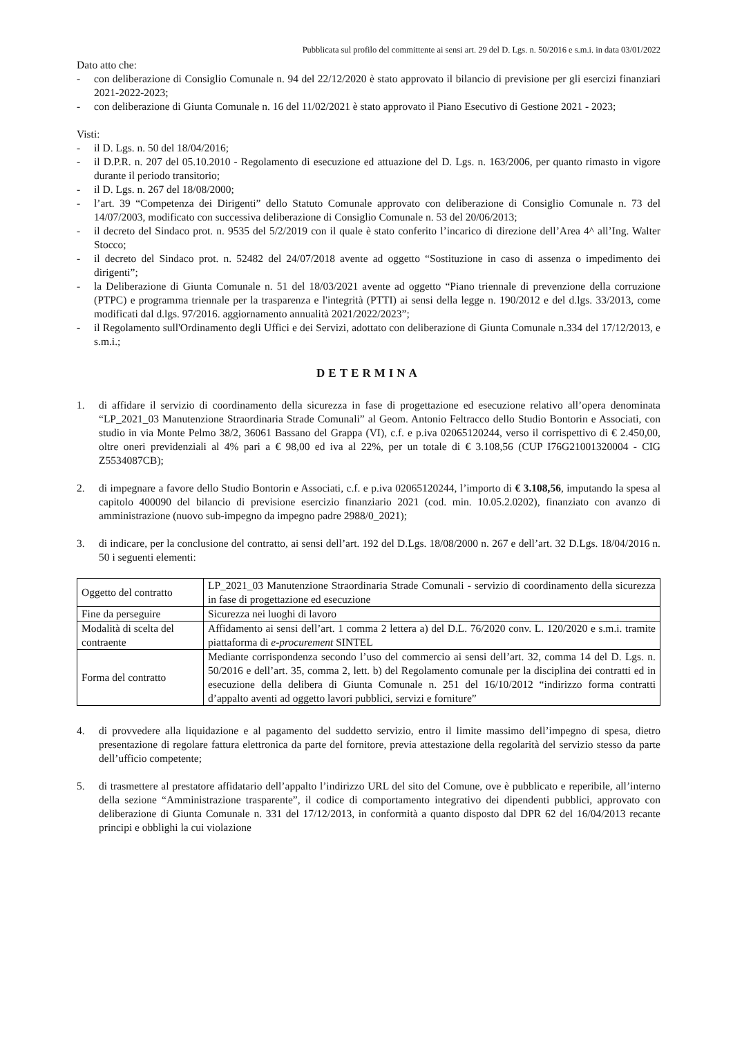Pubblicata sul profilo del committente ai sensi art. 29 del D. Lgs. n. 50/2016 e s.m.i. in data 03/01/2022
Dato atto che:
- con deliberazione di Consiglio Comunale n. 94 del 22/12/2020 è stato approvato il bilancio di previsione per gli esercizi finanziari 2021-2022-2023;
- con deliberazione di Giunta Comunale n. 16 del 11/02/2021 è stato approvato il Piano Esecutivo di Gestione 2021 - 2023;
Visti:
- il D. Lgs. n. 50 del 18/04/2016;
- il D.P.R. n. 207 del 05.10.2010 - Regolamento di esecuzione ed attuazione del D. Lgs. n. 163/2006, per quanto rimasto in vigore durante il periodo transitorio;
- il D. Lgs. n. 267 del 18/08/2000;
- l’art. 39 “Competenza dei Dirigenti” dello Statuto Comunale approvato con deliberazione di Consiglio Comunale n. 73 del 14/07/2003, modificato con successiva deliberazione di Consiglio Comunale n. 53 del 20/06/2013;
- il decreto del Sindaco prot. n. 9535 del 5/2/2019 con il quale è stato conferito l’incarico di direzione dell’Area 4^ all’Ing. Walter Stocco;
- il decreto del Sindaco prot. n. 52482 del 24/07/2018 avente ad oggetto “Sostituzione in caso di assenza o impedimento dei dirigenti”;
- la Deliberazione di Giunta Comunale n. 51 del 18/03/2021 avente ad oggetto “Piano triennale di prevenzione della corruzione (PTPC) e programma triennale per la trasparenza e l'integrità (PTTI) ai sensi della legge n. 190/2012 e del d.lgs. 33/2013, come modificati dal d.lgs. 97/2016. aggiornamento annualità 2021/2022/2023”;
- il Regolamento sull'Ordinamento degli Uffici e dei Servizi, adottato con deliberazione di Giunta Comunale n.334 del 17/12/2013, e s.m.i.;
DETERMINA
1. di affidare il servizio di coordinamento della sicurezza in fase di progettazione ed esecuzione relativo all’opera denominata “LP_2021_03 Manutenzione Straordinaria Strade Comunali” al Geom. Antonio Feltracco dello Studio Bontorin e Associati, con studio in via Monte Pelmo 38/2, 36061 Bassano del Grappa (VI), c.f. e p.iva 02065120244, verso il corrispettivo di € 2.450,00, oltre oneri previdenziali al 4% pari a € 98,00 ed iva al 22%, per un totale di € 3.108,56 (CUP I76G21001320004 - CIG Z5534087CB);
2. di impegnare a favore dello Studio Bontorin e Associati, c.f. e p.iva 02065120244, l’importo di € 3.108,56, imputando la spesa al capitolo 400090 del bilancio di previsione esercizio finanziario 2021 (cod. min. 10.05.2.0202), finanziato con avanzo di amministrazione (nuovo sub-impegno da impegno padre 2988/0_2021);
3. di indicare, per la conclusione del contratto, ai sensi dell’art. 192 del D.Lgs. 18/08/2000 n. 267 e dell’art. 32 D.Lgs. 18/04/2016 n. 50 i seguenti elementi:
| Oggetto del contratto | LP_2021_03 Manutenzione Straordinaria Strade Comunali - servizio di coordinamento della sicurezza in fase di progettazione ed esecuzione |
| Fine da perseguire | Sicurezza nei luoghi di lavoro |
| Modalità di scelta del contraente | Affidamento ai sensi dell’art. 1 comma 2 lettera a) del D.L. 76/2020 conv. L. 120/2020 e s.m.i. tramite piattaforma di e-procurement SINTEL |
| Forma del contratto | Mediante corrispondenza secondo l’uso del commercio ai sensi dell’art. 32, comma 14 del D. Lgs. n. 50/2016 e dell’art. 35, comma 2, lett. b) del Regolamento comunale per la disciplina dei contratti ed in esecuzione della delibera di Giunta Comunale n. 251 del 16/10/2012 “indirizzo forma contratti d’appalto aventi ad oggetto lavori pubblici, servizi e forniture” |
4. di provvedere alla liquidazione e al pagamento del suddetto servizio, entro il limite massimo dell’impegno di spesa, dietro presentazione di regolare fattura elettronica da parte del fornitore, previa attestazione della regolarità del servizio stesso da parte dell’ufficio competente;
5. di trasmettere al prestatore affidatario dell’appalto l’indirizzo URL del sito del Comune, ove è pubblicato e reperibile, all’interno della sezione “Amministrazione trasparente”, il codice di comportamento integrativo dei dipendenti pubblici, approvato con deliberazione di Giunta Comunale n. 331 del 17/12/2013, in conformità a quanto disposto dal DPR 62 del 16/04/2013 recante principi e obblighi la cui violazione